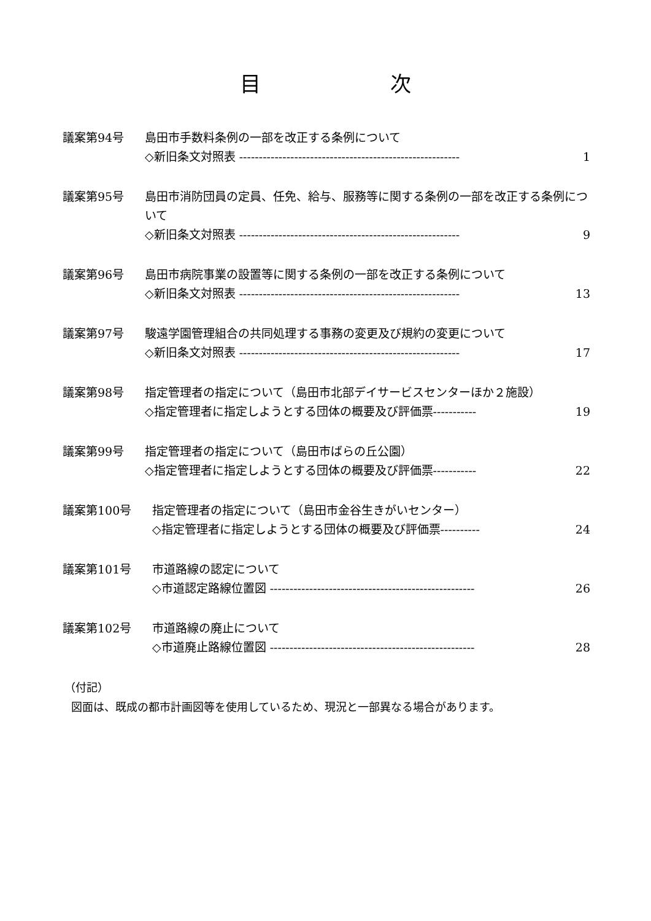目 次
議案第94号 島田市手数料条例の一部を改正する条例について
◇新旧条文対照表 -------------------------------------------------------- 1
議案第95号 島田市消防団員の定員、任免、給与、服務等に関する条例の一部を改正する条例について
◇新旧条文対照表 -------------------------------------------------------- 9
議案第96号 島田市病院事業の設置等に関する条例の一部を改正する条例について
◇新旧条文対照表 -------------------------------------------------------- 13
議案第97号 駿遠学園管理組合の共同処理する事務の変更及び規約の変更について
◇新旧条文対照表 -------------------------------------------------------- 17
議案第98号 指定管理者の指定について（島田市北部デイサービスセンターほか２施設）
◇指定管理者に指定しようとする団体の概要及び評価票----------- 19
議案第99号 指定管理者の指定について（島田市ばらの丘公園）
◇指定管理者に指定しようとする団体の概要及び評価票----------- 22
議案第100号 指定管理者の指定について（島田市金谷生きがいセンター）
◇指定管理者に指定しようとする団体の概要及び評価票---------- 24
議案第101号 市道路線の認定について
◇市道認定路線位置図 ---------------------------------------------------- 26
議案第102号 市道路線の廃止について
◇市道廃止路線位置図 ---------------------------------------------------- 28
（付記）
図面は、既成の都市計画図等を使用しているため、現況と一部異なる場合があります。